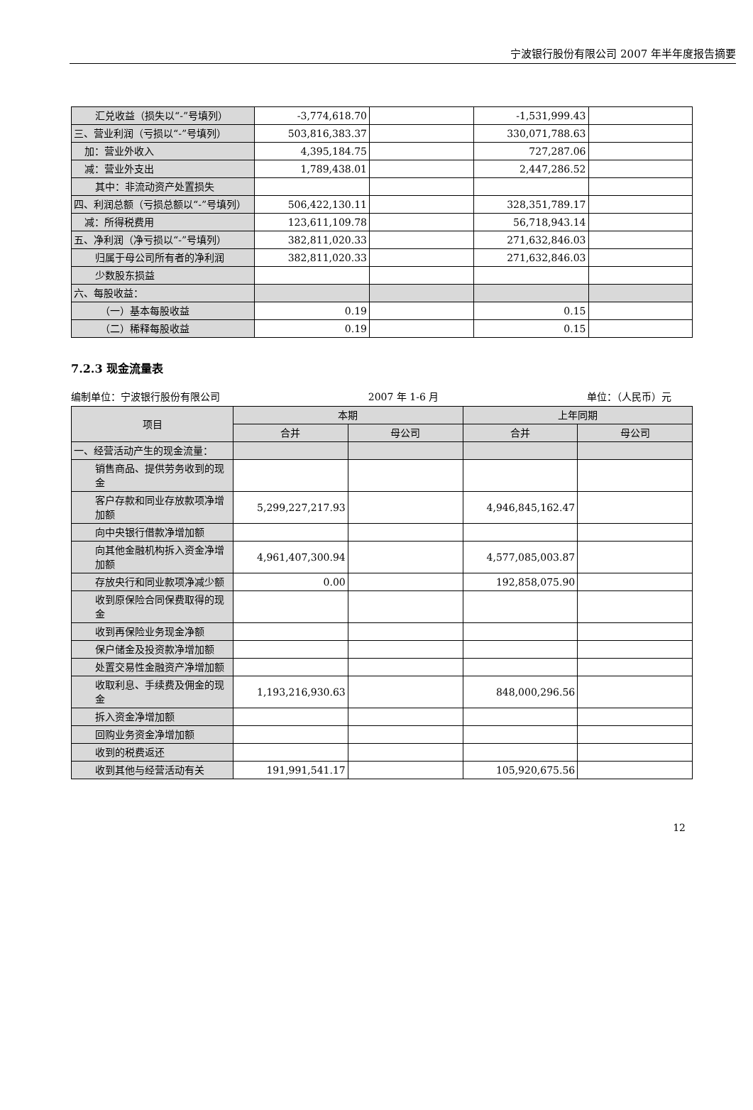宁波银行股份有限公司 2007 年半年度报告摘要
| 汇兑收益（损失以“-”号填列） | -3,774,618.70 | | -1,531,999.43 | |
| 三、营业利润（亏损以“-”号填列） | 503,816,383.37 | | 330,071,788.63 | |
| 加：营业外收入 | 4,395,184.75 | | 727,287.06 | |
| 减：营业外支出 | 1,789,438.01 | | 2,447,286.52 | |
| 其中：非流动资产处置损失 | | | | |
| 四、利润总额（亏损总额以“-”号填列） | 506,422,130.11 | | 328,351,789.17 | |
| 减：所得税费用 | 123,611,109.78 | | 56,718,943.14 | |
| 五、净利润（净亏损以“-”号填列） | 382,811,020.33 | | 271,632,846.03 | |
| 归属于母公司所有者的净利润 | 382,811,020.33 | | 271,632,846.03 | |
| 少数股东损益 | | | | |
| 六、每股收益： | | | | |
| （一）基本每股收益 | 0.19 | | 0.15 | |
| （二）稀释每股收益 | 0.19 | | 0.15 | |
7.2.3 现金流量表
编制单位：宁波银行股份有限公司 2007 年 1-6 月 单位：（人民币）元
| 项目 | 本期 | | 上年同期 | |
| --- | --- | --- | --- | --- |
| | 合并 | 母公司 | 合并 | 母公司 |
| 一、经营活动产生的现金流量： | | | | |
| 销售商品、提供劳务收到的现金 | | | | |
| 客户存款和同业存放款项净增加额 | 5,299,227,217.93 | | 4,946,845,162.47 | |
| 向中央银行借款净增加额 | | | | |
| 向其他金融机构拆入资金净增加额 | 4,961,407,300.94 | | 4,577,085,003.87 | |
| 存放央行和同业款项净减少额 | 0.00 | | 192,858,075.90 | |
| 收到原保险合同保费取得的现金 | | | | |
| 收到再保险业务现金净额 | | | | |
| 保户储金及投资款净增加额 | | | | |
| 处置交易性金融资产净增加额 | | | | |
| 收取利息、手续费及佣金的现金 | 1,193,216,930.63 | | 848,000,296.56 | |
| 拆入资金净增加额 | | | | |
| 回购业务资金净增加额 | | | | |
| 收到的税费返还 | | | | |
| 收到其他与经营活动有关 | 191,991,541.17 | | 105,920,675.56 | |
12